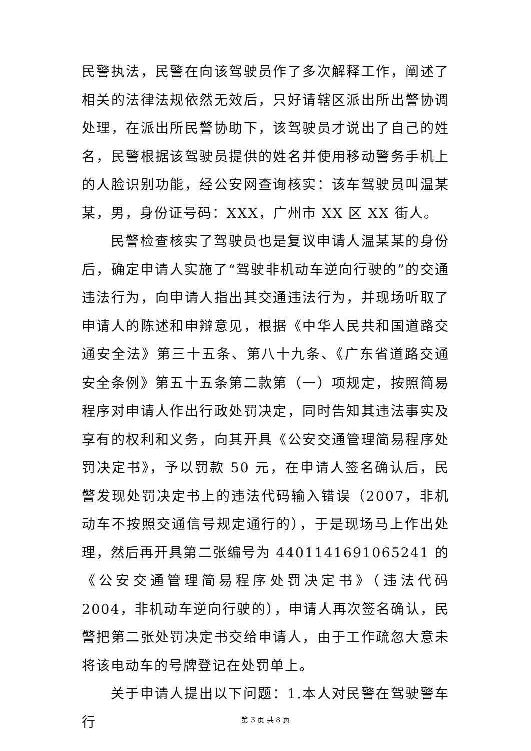民警执法，民警在向该驾驶员作了多次解释工作，阐述了相关的法律法规依然无效后，只好请辖区派出所出警协调处理，在派出所民警协助下，该驾驶员才说出了自己的姓名，民警根据该驾驶员提供的姓名并使用移动警务手机上的人脸识别功能，经公安网查询核实：该车驾驶员叫温某某，男，身份证号码：XXX，广州市 XX 区 XX 街人。
民警检查核实了驾驶员也是复议申请人温某某的身份后，确定申请人实施了“驾驶非机动车逆向行驶的”的交通违法行为，向申请人指出其交通违法行为，并现场听取了申请人的陈述和申辩意见，根据《中华人民共和国道路交通安全法》第三十五条、第八十九条、《广东省道路交通安全条例》第五十五条第二款第（一）项规定，按照简易程序对申请人作出行政处罚决定，同时告知其违法事实及享有的权利和义务，向其开具《公安交通管理简易程序处罚决定书》，予以罚款 50 元，在申请人签名确认后，民警发现处罚决定书上的违法代码输入错误（2007，非机动车不按照交通信号规定通行的），于是现场马上作出处理，然后再开具第二张编号为 4401141691065241 的《公安交通管理简易程序处罚决定书》（违法代码 2004，非机动车逆向行驶的），申请人再次签名确认，民警把第二张处罚决定书交给申请人，由于工作疏忽大意未将该电动车的号牌登记在处罚单上。
关于申请人提出以下问题：1.本人对民警在驾驶警车行
第 3 页 共 8 页